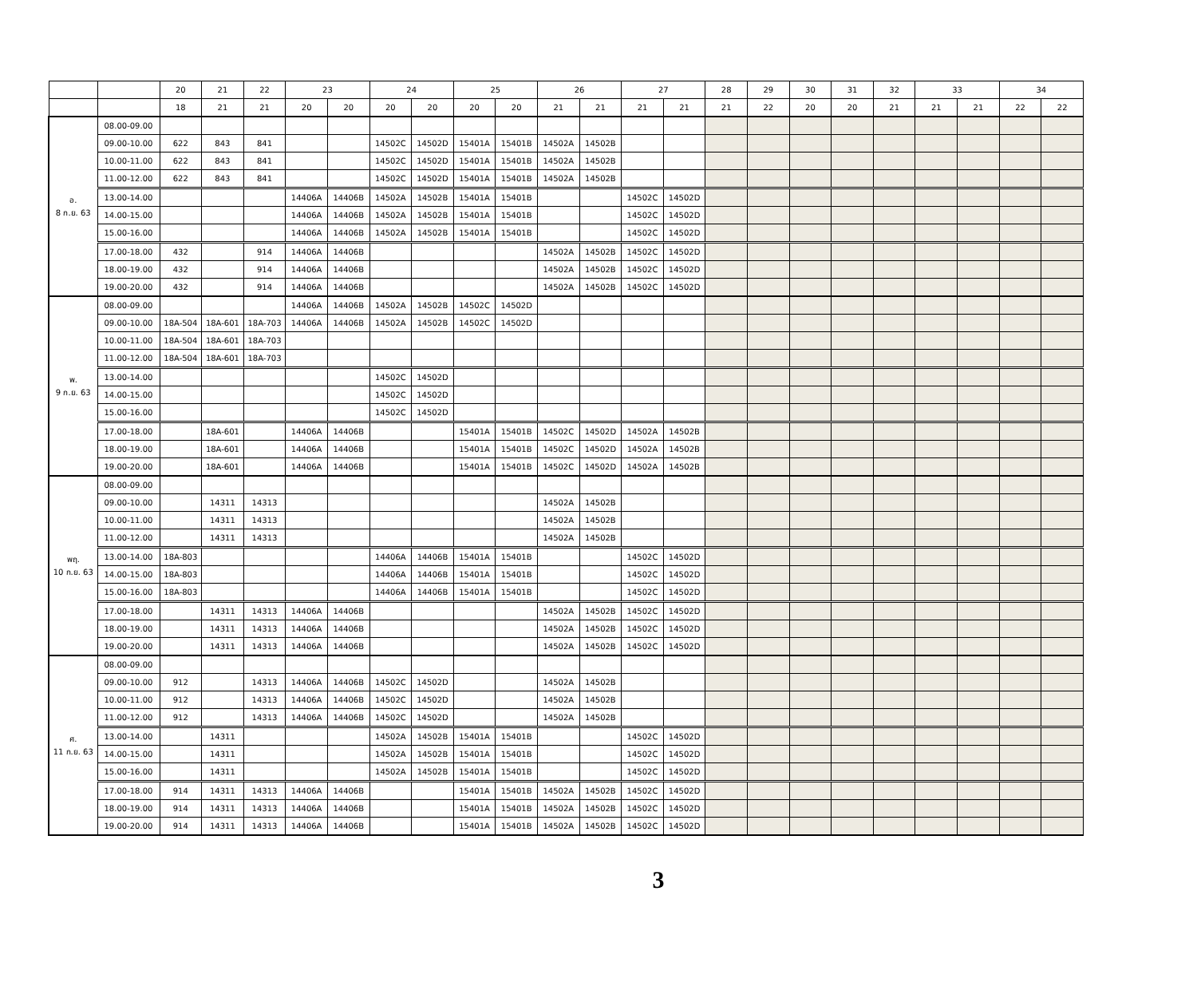| | | 20 | 21 | 22 | 23 | | 24 | | 25 | | 26 | | 27 | | 28 | 29 | 30 | 31 | 32 | 33 | | 34 | |
| --- | --- | --- | --- | --- | --- | --- | --- | --- | --- | --- | --- | --- | --- | --- | --- | --- | --- | --- | --- | --- | --- | --- | --- |
| | | 18 | 21 | 21 | 20 | 20 | 20 | 20 | 20 | 20 | 21 | 21 | 21 | 21 | 21 | 22 | 20 | 20 | 21 | 21 | 21 | 22 | 22 |
| อ. 8 ก.ย. 63 | 08.00-09.00 | | | | | | | | | | | | | | | | | | | | | | |
| | 09.00-10.00 | 622 | 843 | 841 | | | 14502C | 14502D | 15401A | 15401B | 14502A | 14502B | | | | | | | | | | | |
| | 10.00-11.00 | 622 | 843 | 841 | | | 14502C | 14502D | 15401A | 15401B | 14502A | 14502B | | | | | | | | | | | |
| | 11.00-12.00 | 622 | 843 | 841 | | | 14502C | 14502D | 15401A | 15401B | 14502A | 14502B | | | | | | | | | | | |
| | 13.00-14.00 | | | | 14406A | 14406B | 14502A | 14502B | 15401A | 15401B | | | 14502C | 14502D | | | | | | | | | |
| | 14.00-15.00 | | | | 14406A | 14406B | 14502A | 14502B | 15401A | 15401B | | | 14502C | 14502D | | | | | | | | | |
| | 15.00-16.00 | | | | 14406A | 14406B | 14502A | 14502B | 15401A | 15401B | | | 14502C | 14502D | | | | | | | | | |
| | 17.00-18.00 | 432 | | 914 | 14406A | 14406B | | | | | 14502A | 14502B | 14502C | 14502D | | | | | | | | | |
| | 18.00-19.00 | 432 | | 914 | 14406A | 14406B | | | | | 14502A | 14502B | 14502C | 14502D | | | | | | | | | |
| | 19.00-20.00 | 432 | | 914 | 14406A | 14406B | | | | | 14502A | 14502B | 14502C | 14502D | | | | | | | | | |
| พ. 9 ก.ย. 63 | 08.00-09.00 | | | | 14406A | 14406B | 14502A | 14502B | 14502C | 14502D | | | | | | | | | | | | | |
| | 09.00-10.00 | 18A-504 | 18A-601 | 18A-703 | 14406A | 14406B | 14502A | 14502B | 14502C | 14502D | | | | | | | | | | | | | |
| | 10.00-11.00 | 18A-504 | 18A-601 | 18A-703 | | | | | | | | | | | | | | | | | | | |
| | 11.00-12.00 | 18A-504 | 18A-601 | 18A-703 | | | | | | | | | | | | | | | | | | | |
| | 13.00-14.00 | | | | | | 14502C | 14502D | | | | | | | | | | | | | | | |
| | 14.00-15.00 | | | | | | 14502C | 14502D | | | | | | | | | | | | | | | |
| | 15.00-16.00 | | | | | | 14502C | 14502D | | | | | | | | | | | | | | | |
| | 17.00-18.00 | | 18A-601 | | 14406A | 14406B | | | 15401A | 15401B | 14502C | 14502D | 14502A | 14502B | | | | | | | | | |
| | 18.00-19.00 | | 18A-601 | | 14406A | 14406B | | | 15401A | 15401B | 14502C | 14502D | 14502A | 14502B | | | | | | | | | |
| | 19.00-20.00 | | 18A-601 | | 14406A | 14406B | | | 15401A | 15401B | 14502C | 14502D | 14502A | 14502B | | | | | | | | | |
| พฤ. 10 ก.ย. 63 | 08.00-09.00 | | | | | | | | | | | | | | | | | | | | | | |
| | 09.00-10.00 | | 14311 | 14313 | | | | | | | 14502A | 14502B | | | | | | | | | | | |
| | 10.00-11.00 | | 14311 | 14313 | | | | | | | 14502A | 14502B | | | | | | | | | | | |
| | 11.00-12.00 | | 14311 | 14313 | | | | | | | 14502A | 14502B | | | | | | | | | | | |
| | 13.00-14.00 | 18A-803 | | | | | 14406A | 14406B | 15401A | 15401B | | | 14502C | 14502D | | | | | | | | | |
| | 14.00-15.00 | 18A-803 | | | | | 14406A | 14406B | 15401A | 15401B | | | 14502C | 14502D | | | | | | | | | |
| | 15.00-16.00 | 18A-803 | | | | | 14406A | 14406B | 15401A | 15401B | | | 14502C | 14502D | | | | | | | | | |
| | 17.00-18.00 | | 14311 | 14313 | 14406A | 14406B | | | | | 14502A | 14502B | 14502C | 14502D | | | | | | | | | |
| | 18.00-19.00 | | 14311 | 14313 | 14406A | 14406B | | | | | 14502A | 14502B | 14502C | 14502D | | | | | | | | | |
| | 19.00-20.00 | | 14311 | 14313 | 14406A | 14406B | | | | | 14502A | 14502B | 14502C | 14502D | | | | | | | | | |
| ศ. 11 ก.ย. 63 | 08.00-09.00 | | | | | | | | | | | | | | | | | | | | | | |
| | 09.00-10.00 | 912 | | 14313 | 14406A | 14406B | 14502C | 14502D | | | 14502A | 14502B | | | | | | | | | | | |
| | 10.00-11.00 | 912 | | 14313 | 14406A | 14406B | 14502C | 14502D | | | 14502A | 14502B | | | | | | | | | | | |
| | 11.00-12.00 | 912 | | 14313 | 14406A | 14406B | 14502C | 14502D | | | 14502A | 14502B | | | | | | | | | | | |
| | 13.00-14.00 | | 14311 | | | | 14502A | 14502B | 15401A | 15401B | | | 14502C | 14502D | | | | | | | | | |
| | 14.00-15.00 | | 14311 | | | | 14502A | 14502B | 15401A | 15401B | | | 14502C | 14502D | | | | | | | | | |
| | 15.00-16.00 | | 14311 | | | | 14502A | 14502B | 15401A | 15401B | | | 14502C | 14502D | | | | | | | | | |
| | 17.00-18.00 | 914 | 14311 | 14313 | 14406A | 14406B | | | 15401A | 15401B | 14502A | 14502B | 14502C | 14502D | | | | | | | | | |
| | 18.00-19.00 | 914 | 14311 | 14313 | 14406A | 14406B | | | 15401A | 15401B | 14502A | 14502B | 14502C | 14502D | | | | | | | | | |
| | 19.00-20.00 | 914 | 14311 | 14313 | 14406A | 14406B | | | 15401A | 15401B | 14502A | 14502B | 14502C | 14502D | | | | | | | | | |
3